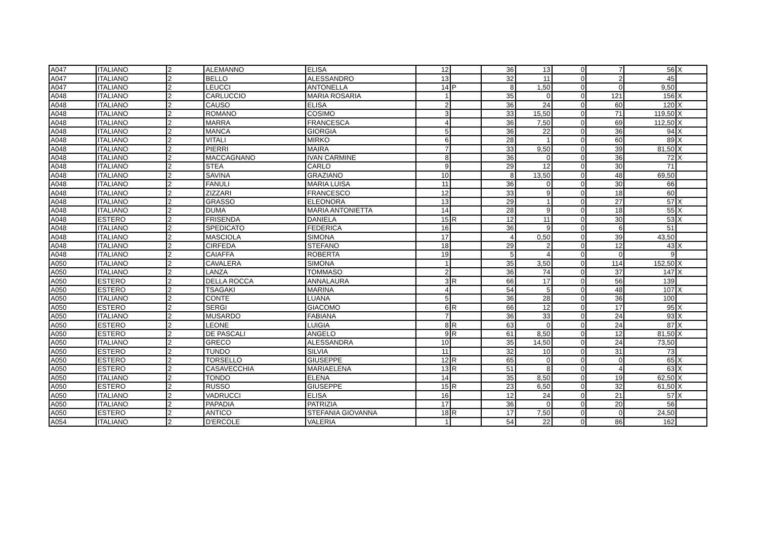| A047 | ITALIANO | 2 | ALEMANNO | ELISA | 12 | | 36 | 13 | 0 | 7 | 56 | X |
| A047 | ITALIANO | 2 | BELLO | ALESSANDRO | 13 | | 32 | 11 | 0 | 2 | 45 | |
| A047 | ITALIANO | 2 | LEUCCI | ANTONELLA | 14 | P | 8 | 1,50 | 0 | 0 | 9,50 | |
| A048 | ITALIANO | 2 | CARLUCCIO | MARIA ROSARIA | 1 | | 35 | 0 | 0 | 121 | 156 | X |
| A048 | ITALIANO | 2 | CAUSO | ELISA | 2 | | 36 | 24 | 0 | 60 | 120 | X |
| A048 | ITALIANO | 2 | ROMANO | COSIMO | 3 | | 33 | 15,50 | 0 | 71 | 119,50 | X |
| A048 | ITALIANO | 2 | MARRA | FRANCESCA | 4 | | 36 | 7,50 | 0 | 69 | 112,50 | X |
| A048 | ITALIANO | 2 | MANCA | GIORGIA | 5 | | 36 | 22 | 0 | 36 | 94 | X |
| A048 | ITALIANO | 2 | VITALI | MIRKO | 6 | | 28 | 1 | 0 | 60 | 89 | X |
| A048 | ITALIANO | 2 | PIERRI | MAIRA | 7 | | 33 | 9,50 | 0 | 39 | 81,50 | X |
| A048 | ITALIANO | 2 | MACCAGNANO | IVAN CARMINE | 8 | | 36 | 0 | 0 | 36 | 72 | X |
| A048 | ITALIANO | 2 | STEA | CARLO | 9 | | 29 | 12 | 0 | 30 | 71 | |
| A048 | ITALIANO | 2 | SAVINA | GRAZIANO | 10 | | 8 | 13,50 | 0 | 48 | 69,50 | |
| A048 | ITALIANO | 2 | FANULI | MARIA LUISA | 11 | | 36 | 0 | 0 | 30 | 66 | |
| A048 | ITALIANO | 2 | ZIZZARI | FRANCESCO | 12 | | 33 | 9 | 0 | 18 | 60 | |
| A048 | ITALIANO | 2 | GRASSO | ELEONORA | 13 | | 29 | 1 | 0 | 27 | 57 | X |
| A048 | ITALIANO | 2 | DUMA | MARIA ANTONIETTA | 14 | | 28 | 9 | 0 | 18 | 55 | X |
| A048 | ESTERO | 2 | FRISENDA | DANIELA | 15 | R | 12 | 11 | 0 | 30 | 53 | X |
| A048 | ITALIANO | 2 | SPEDICATO | FEDERICA | 16 | | 36 | 9 | 0 | 6 | 51 | |
| A048 | ITALIANO | 2 | MASCIOLA | SIMONA | 17 | | 4 | 0,50 | 0 | 39 | 43,50 | |
| A048 | ITALIANO | 2 | CIRFEDA | STEFANO | 18 | | 29 | 2 | 0 | 12 | 43 | X |
| A048 | ITALIANO | 2 | CAIAFFA | ROBERTA | 19 | | 5 | 4 | 0 | 0 | 9 | |
| A050 | ITALIANO | 2 | CAVALERA | SIMONA | 1 | | 35 | 3,50 | 0 | 114 | 152,50 | X |
| A050 | ITALIANO | 2 | LANZA | TOMMASO | 2 | | 36 | 74 | 0 | 37 | 147 | X |
| A050 | ESTERO | 2 | DELLA ROCCA | ANNALAURA | 3 | R | 66 | 17 | 0 | 56 | 139 | |
| A050 | ESTERO | 2 | TSAGAKI | MARINA | 4 | | 54 | 5 | 0 | 48 | 107 | X |
| A050 | ITALIANO | 2 | CONTE | LUANA | 5 | | 36 | 28 | 0 | 36 | 100 | |
| A050 | ESTERO | 2 | SERGI | GIACOMO | 6 | R | 66 | 12 | 0 | 17 | 95 | X |
| A050 | ITALIANO | 2 | MUSARDO | FABIANA | 7 | | 36 | 33 | 0 | 24 | 93 | X |
| A050 | ESTERO | 2 | LEONE | LUIGIA | 8 | R | 63 | 0 | 0 | 24 | 87 | X |
| A050 | ESTERO | 2 | DE PASCALI | ANGELO | 9 | R | 61 | 8,50 | 0 | 12 | 81,50 | X |
| A050 | ITALIANO | 2 | GRECO | ALESSANDRA | 10 | | 35 | 14,50 | 0 | 24 | 73,50 | |
| A050 | ESTERO | 2 | TUNDO | SILVIA | 11 | | 32 | 10 | 0 | 31 | 73 | |
| A050 | ESTERO | 2 | TORSELLO | GIUSEPPE | 12 | R | 65 | 0 | 0 | 0 | 65 | X |
| A050 | ESTERO | 2 | CASAVECCHIA | MARIAELENA | 13 | R | 51 | 8 | 0 | 4 | 63 | X |
| A050 | ITALIANO | 2 | TONDO | ELENA | 14 | | 35 | 8,50 | 0 | 19 | 62,50 | X |
| A050 | ESTERO | 2 | RUSSO | GIUSEPPE | 15 | R | 23 | 6,50 | 0 | 32 | 61,50 | X |
| A050 | ITALIANO | 2 | VADRUCCI | ELISA | 16 | | 12 | 24 | 0 | 21 | 57 | X |
| A050 | ITALIANO | 2 | PAPADIA | PATRIZIA | 17 | | 36 | 0 | 0 | 20 | 56 | |
| A050 | ESTERO | 2 | ANTICO | STEFANIA GIOVANNA | 18 | R | 17 | 7,50 | 0 | 0 | 24,50 | |
| A054 | ITALIANO | 2 | D'ERCOLE | VALERIA | 1 | | 54 | 22 | 0 | 86 | 162 | |